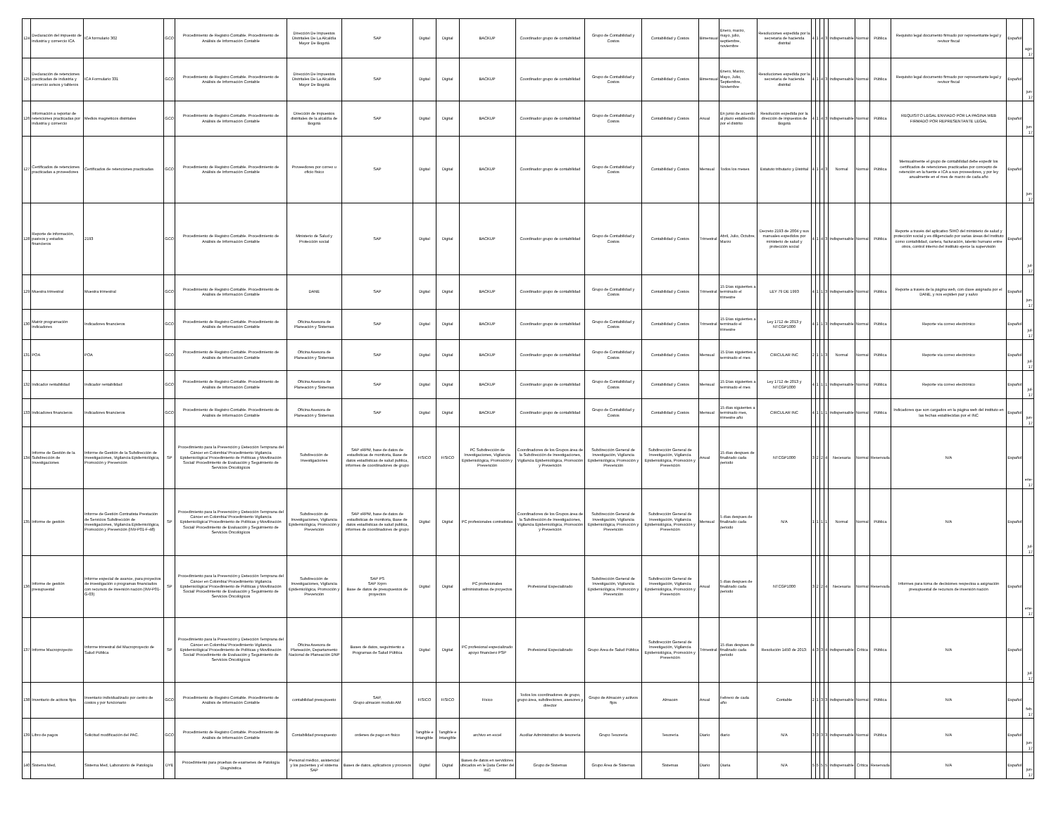| 124 | Declaración del impuesto de industria y comercio ICA | ICA formulario 302 | GCO | Procedimiento de Registro Contable. Procedimiento de Análisis de Información Contable | Dirección De Impuestos Distritales De La Alcaldía Mayor De Bogotá | SAP | Digital | Digital | BACKUP | Coordinador grupo de contabilidad | Grupo de Contabilidad y Costos | Contabilidad y Costos | Bimensual | Enero, marzo, mayo, julio, septiembre, noviembre | Resoluciones expedida por la secretaria de hacienda distrital | 4 | 1 | 4 | 3 | Indispensable | Normal | Pública | Requisito legal documento firmado por representante legal y revisor fiscal | Español | ago-17 |
| 125 | Declaración de retenciones practicadas de industria y comercio avisos y tableros | ICA Formulario 331 | GCO | Procedimiento de Registro Contable. Procedimiento de Análisis de Información Contable | Dirección De Impuestos Distritales De La Alcaldía Mayor De Bogotá | SAP | Digital | Digital | BACKUP | Coordinador grupo de contabilidad | Grupo de Contabilidad y Costos | Contabilidad y Costos | Bimensual | Enero, Marzo, Mayo, Julio, Septiembre, Noviembre | Resoluciones expedida por la secretaria de hacienda distrital | 4 | 1 | 4 | 3 | Indispensable | Normal | Pública | Requisito legal documento firmado por representante legal y revisor fiscal | Español | jun-17 |
| 126 | Información a reportar de retenciones practicadas por industria y comercio | Medios magnéticos distritales | GCO | Procedimiento de Registro Contable. Procedimiento de Análisis de Información Contable | Dirección de impuestos distritales de la alcaldía de Bogotá | SAP | Digital | Digital | BACKUP | Coordinador grupo de contabilidad | Grupo de Contabilidad y Costos | Contabilidad y Costos | Anual | En junio de acuerdo al plazo establecido por el distrito | Resolución expedida por la dirección de impuestos de Bogotá | 4 | 1 | 4 | 3 | Indispensable | Normal | Pública | REQUISITO LEGAL ENVIADO POR LA PAGINA WEB FIRMADO POR REPRESENTANTE LEGAL | Español | jun-17 |
| 127 | Certificados de retenciones practicadas a proveedores | Certificados de retenciones practicadas | GCO | Procedimiento de Registro Contable. Procedimiento de Análisis de Información Contable | Proveedores por correo u oficio físico | SAP | Digital | Digital | BACKUP | Coordinador grupo de contabilidad | Grupo de Contabilidad y Costos | Contabilidad y Costos | Mensual | Todos los meses | Estatuto tributario y Distrital | 4 | 1 | 4 | 3 | Normal | Normal | Pública | Mensualmente el grupo de contabilidad debe expedir los certificados de retenciones practicadas por concepto de retención en la fuente e ICA a sus proveedores, y por ley anualmente en el mes de marzo de cada año | Español | jun-17 |
| 128 | Reporte de información, pasivos y estados financieros | 2193 | GCO | Procedimiento de Registro Contable. Procedimiento de Análisis de Información Contable | Ministerio de Salud y Protección social | SAP | Digital | Digital | BACKUP | Coordinador grupo de contabilidad | Grupo de Contabilidad y Costos | Contabilidad y Costos | Trimestral | Abril, Julio, Octubre, Marzo | Decreto 2193 de 2004 y sus manuales expedidos por ministerio de salud y protección social | 4 | 1 | 4 | 3 | Indispensable | Normal | Pública | Reporte a través del aplicativo SIHO del ministerio de salud y protección social y es diligenciado por varias áreas del instituto como contabilidad, cartera, facturación, talento humano entre otros, control interno del instituto ejerce la supervisión | Español | jul-17 |
| 129 | Muestra trimestral | Muestra trimestral | GCO | Procedimiento de Registro Contable. Procedimiento de Análisis de Información Contable | DANE | SAP | Digital | Digital | BACKUP | Coordinador grupo de contabilidad | Grupo de Contabilidad y Costos | Contabilidad y Costos | Trimestral | 15 Días siguientes a terminado el trimestre | LEY 79 DE 1993 | 4 | 1 | 1 | 3 | Indispensable | Normal | Pública | Reporte a través de la página web, con clave asignada por el DANE, y nos expiden paz y salvo | Español | jun-17 |
| 130 | Matriz programación indicadores | Indicadores financieros | GCO | Procedimiento de Registro Contable. Procedimiento de Análisis de Información Contable | Oficina Asesora de Planeación y Sistemas | SAP | Digital | Digital | BACKUP | Coordinador grupo de contabilidad | Grupo de Contabilidad y Costos | Contabilidad y Costos | Trimestral | 15 Días siguientes a terminado el trimestre | Ley 1712 de 2013 y NTCGP1000 | 4 | 1 | 1 | 3 | Indispensable | Normal | Pública | Reporte vía correo electrónico | Español | jul-17 |
| 131 | POA | POA | GCO | Procedimiento de Registro Contable. Procedimiento de Análisis de Información Contable | Oficina Asesora de Planeación y Sistemas | SAP | Digital | Digital | BACKUP | Coordinador grupo de contabilidad | Grupo de Contabilidad y Costos | Contabilidad y Costos | Mensual | 15 Días siguientes a terminado el mes | CIRCULAR INC | 2 | 1 | 1 | 3 | Normal | Normal | Pública | Reporte vía correo electrónico | Español | jul-17 |
| 132 | Indicador rentabilidad | Indicador rentabilidad | GCO | Procedimiento de Registro Contable. Procedimiento de Análisis de Información Contable | Oficina Asesora de Planeación y Sistemas | SAP | Digital | Digital | BACKUP | Coordinador grupo de contabilidad | Grupo de Contabilidad y Costos | Contabilidad y Costos | Mensual | 15 Días siguientes a terminado el mes | Ley 1712 de 2013 y NTCGP1000 | 4 | 1 | 1 | 1 | Indispensable | Normal | Pública | Reporte vía correo electrónico | Español | jul-17 |
| 133 | Indicadores financieros | Indicadores financieros | GCO | Procedimiento de Registro Contable. Procedimiento de Análisis de Información Contable | Oficina Asesora de Planeación y Sistemas | SAP | Digital | Digital | BACKUP | Coordinador grupo de contabilidad | Grupo de Contabilidad y Costos | Contabilidad y Costos | Mensual | 15 días siguientes a terminado mes, trimestre año | CIRCULAR INC | 4 | 1 | 1 | 1 | Indispensable | Normal | Pública | Indicadores que son cargados en la página web del instituto en las fechas establecidas por el INC | Español | jun-17 |
| 134 | Informe de Gestión de la Subdirección de Investigaciones | Informe de Gestión de la Subdirección de Investigaciones, Vigilancia Epidemiológica, Promoción y Prevención | SP | Procedimiento para la Prevención y Detección Temprana del Cáncer en Colombia/ Procedimiento Vigilancia Epidemiológica/ Procedimiento de Políticas y Movilización Social/ Procedimiento de Evaluación y Seguimiento de Servicios Oncológicos | Subdirección de Investigaciones | SAP xRPM, base de datos de estadísticas de monitoria, Base de datos estadísticas de salud publica, informes de coordinadores de grupo | FISICO | FISICO | PC Subdirección de Investigaciones, Vigilancia Epidemiológica, Promoción y Prevención | Coordinadores de los Grupos área de la Subdirección de Investigaciones, Vigilancia Epidemiológica, Promoción y Prevención | Subdirección General de Investigación, Vigilancia Epidemiológica, Promoción y Prevención | Subdirección General de Investigación, Vigilancia Epidemiológica, Promoción y Prevención | Anual | 15 días despues de finalizado cada periodo | NTCGP1000 | 3 | 2 | 2 | 4 | Necesaria | Normal | Reservada | N/A | Español | ene-17 |
| 135 | Informe de gestión | Informe de Gestión Contratista Prestación de Servicios Subdirección de Investigaciones, Vigilancia Epidemiológica, Promoción y Prevención (INV-P01-F-48) | SP | Procedimiento para la Prevención y Detección Temprana del Cáncer en Colombia/ Procedimiento Vigilancia Epidemiológica/ Procedimiento de Políticas y Movilización Social/ Procedimiento de Evaluación y Seguimiento de Servicios Oncológicos | Subdirección de Investigaciones, Vigilancia Epidemiológica, Promoción y Prevención | SAP xRPM, base de datos de estadísticas de monitoria, Base de datos estadísticas de salud publica, informes de coordinadores de grupo | Digital | Digital | PC profesionales contratistas | Coordinadores de los Grupos área de la Subdirección de Investigaciones, Vigilancia Epidemiológica, Promoción y Prevención | Subdirección General de Investigación, Vigilancia Epidemiológica, Promoción y Prevención | Subdirección General de Investigación, Vigilancia Epidemiológica, Promoción y Prevención | Mensual | 5 días despues de finalizado cada periodo | N/A | 1 | 1 | 1 | 1 | Normal | Normal | Pública | N/A | Español | jul-17 |
| 136 | Informe de gestión presupuestal | Informe especial de avance, para proyectos de investigación o programas financiados con recursos de inversión nación (INV-P01-G-03) | SP | Procedimiento para la Prevención y Detección Temprana del Cáncer en Colombia/ Procedimiento Vigilancia Epidemiológica/ Procedimiento de Políticas y Movilización Social/ Procedimiento de Evaluación y Seguimiento de Servicios Oncológicos | Subdirección de Investigaciones, Vigilancia Epidemiológica, Promoción y Prevención | SAP PS SAP Xrpm Base de datos de presupuestos de proyectos | Digital | Digital | PC profesionales administrativas de proyectos | Profesional Especializado | Subdirección General de Investigación, Vigilancia Epidemiológica, Promoción y Prevención | Subdirección General de Investigación, Vigilancia Epidemiológica, Promoción y Prevención | Anual | 5 días despues de finalizado cada periodo | NTCGP1000 | 3 | 2 | 2 | 4 | Necesaria | Normal | Reservada | Informes para toma de decisiones respectoa a asignación presupuestal de recursos de inversión nación | Español | ene-17 |
| 137 | Informe Macroproyecto | Informe trimestral del Macroproyecto de Salud Pública | SP | Procedimiento para la Prevención y Detección Temprana del Cáncer en Colombia/ Procedimiento Vigilancia Epidemiológica/ Procedimiento de Políticas y Movilización Social/ Procedimiento de Evaluación y Seguimiento de Servicios Oncológicos | Oficina Asesora de Planeación, Departamento Nacional de Planeación DNP | Bases de datos, seguimiento a Programas de Salud Pública | Digital | Digital | PC profesional especializado apoyo financiero PSP | Profesional Especializado | Grupo Área de Salud Pública | Subdirección General de Investigación, Vigilancia Epidemiológica, Promoción y Prevención | Trimestral | 15 días despues de finalizado cada periodo | Resolución 1450 de 2013: | 4 | 3 | 3 | 4 | Indispensable | Crítica | Pública | N/A | Español | jul-17 |
| 138 | Inventario de activos fijos | Inventario individualizado por centro de costos y por funcionario | GCO | Procedimiento de Registro Contable. Procedimiento de Análisis de Información Contable | contabilidad presupuesto | SAP, Grupo almacén modulo AM | FISICO | FISICO | Físico | Todos los coordinadores de grupo, grupo área, subdirectores, asesores y director | Grupo de Almacén y activos fijos | Almacén | Anual | Febrero de cada año | Contable | 2 | 1 | 3 | 3 | Indispensable | Normal | Pública | N/A | Español | feb-17 |
| 139 | Libro de pagos | Solicitud modificación del PAC. | GCO | Procedimiento de Registro Contable. Procedimiento de Análisis de Información Contable | Contabilidad presupuesto | ordenes de pago en fisico | Tangible e Intangible | Tangible e Intangible | archivo en excel | Auxiliar Administrativo de tesorería | Grupo Tesorería | Tesorería | Diario | diario | N/A | 3 | 3 | 3 | 3 | Indispensable | Normal | Pública | N/A | Español | jun-17 |
| 140 | Sistema Med, | Sistema Med, Laboratorio de Patología | DYE | Procedimiento para pruebas de examenes de Patología Diagnóstica | Personal médico, asistencial y los pacientes y el sistema SAP | Bases de datos, aplicativos y procesos | Digital | Digital | Bases de datos en servidores ubicados en le Data Center del INC | Grupo de Sistemas | Grupo Área de Sistemas | Sistemas | Diario | Diaria | N/A | 5 | 5 | 5 | 5 | Indispensable | Crítica | Reservada | N/A | Español | jun-17 |